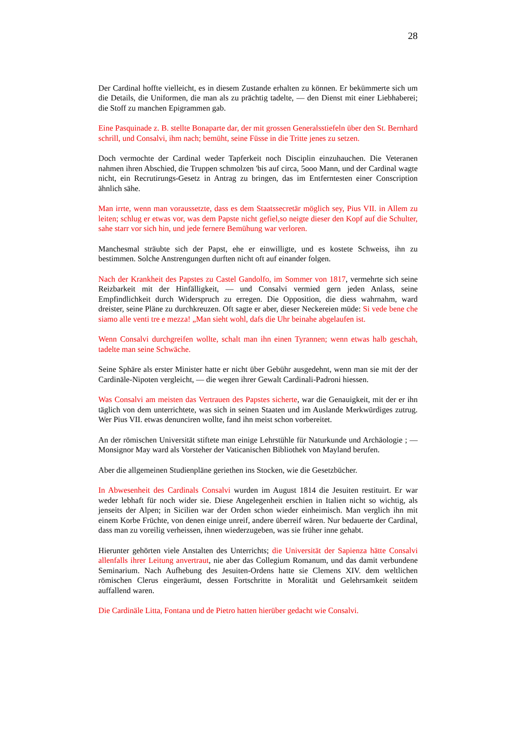28
Der Cardinal hoffte vielleicht, es in diesem Zustande erhalten zu können. Er bekümmerte sich um die Details, die Uniformen, die man als zu prächtig tadelte, — den Dienst mit einer Liebhaberei; die Stoff zu manchen Epigrammen gab.
Eine Pasquinade z. B. stellte Bonaparte dar, der mit grossen Generalsstiefeln über den St. Bernhard schrill, und Consalvi, ihm nach; bemüht, seine Füsse in die Tritte jenes zu setzen.
Doch vermochte der Cardinal weder Tapferkeit noch Disciplin einzuhauchen. Die Veteranen nahmen ihren Abschied, die Truppen schmolzen 'bis auf circa, 5ooo Mann, und der Cardinal wagte nicht, ein Recrutirungs-Gesetz in Antrag zu bringen, das im Entferntesten einer Conscription ähnlich sähe.
Man irrte, wenn man voraussetzte, dass es dem Staatssecretär möglich sey, Pius VII. in Allem zu leiten; schlug er etwas vor, was dem Papste nicht gefiel,so neigte dieser den Kopf auf die Schulter, sahe starr vor sich hin, und jede fernere Bemühung war verloren.
Manchesmal sträubte sich der Papst, ehe er einwilligte, und es kostete Schweiss, ihn zu bestimmen. Solche Anstrengungen durften nicht oft auf einander folgen.
Nach der Krankheit des Papstes zu Castel Gandolfo, im Sommer von 1817, vermehrte sich seine Reizbarkeit mit der Hinfälligkeit, — und Consalvi vermied gern jeden Anlass, seine Empfindlichkeit durch Widerspruch zu erregen. Die Opposition, die diess wahrnahm, ward dreister, seine Pläne zu durchkreuzen. Oft sagte er aber, dieser Neckereien müde: Si vede bene che siamo alle venti tre e mezza! „Man sieht wohl, dafs die Uhr beinahe abgelaufen ist.
Wenn Consalvi durchgreifen wollte, schalt man ihn einen Tyrannen; wenn etwas halb geschah, tadelte man seine Schwäche.
Seine Sphäre als erster Minister hatte er nicht über Gebühr ausgedehnt, wenn man sie mit der der Cardinäle-Nipoten vergleicht, — die wegen ihrer Gewalt Cardinali-Padroni hiessen.
Was Consalvi am meisten das Vertrauen des Papstes sicherte, war die Genauigkeit, mit der er ihn täglich von dem unterrichtete, was sich in seinen Staaten und im Auslande Merkwürdiges zutrug. Wer Pius VII. etwas denunciren wollte, fand ihn meist schon vorbereitet.
An der römischen Universität stiftete man einige Lehrstühle für Naturkunde und Archäologie ; — Monsignor May ward als Vorsteher der Vaticanischen Bibliothek von Mayland berufen.
Aber die allgemeinen Studienpläne geriethen ins Stocken, wie die Gesetzbücher.
In Abwesenheit des Cardinals Consalvi wurden im August 1814 die Jesuiten restituirt. Er war weder lebhaft für noch wider sie. Diese Angelegenheit erschien in Italien nicht so wichtig, als jenseits der Alpen; in Sicilien war der Orden schon wieder einheimisch. Man verglich ihn mit einem Korbe Früchte, von denen einige unreif, andere überreif wären. Nur bedauerte der Cardinal, dass man zu voreilig verheissen, ihnen wiederzugeben, was sie früher inne gehabt.
Hierunter gehörten viele Anstalten des Unterrichts; die Universität der Sapienza hätte Consalvi allenfalls ihrer Leitung anvertraut, nie aber das Collegium Romanum, und das damit verbundene Seminarium. Nach Aufhebung des Jesuiten-Ordens hatte sie Clemens XIV. dem weltlichen römischen Clerus eingeräumt, dessen Fortschritte in Moralität und Gelehrsamkeit seitdem auffallend waren.
Die Cardinäle Litta, Fontana und de Pietro hatten hierüber gedacht wie Consalvi.